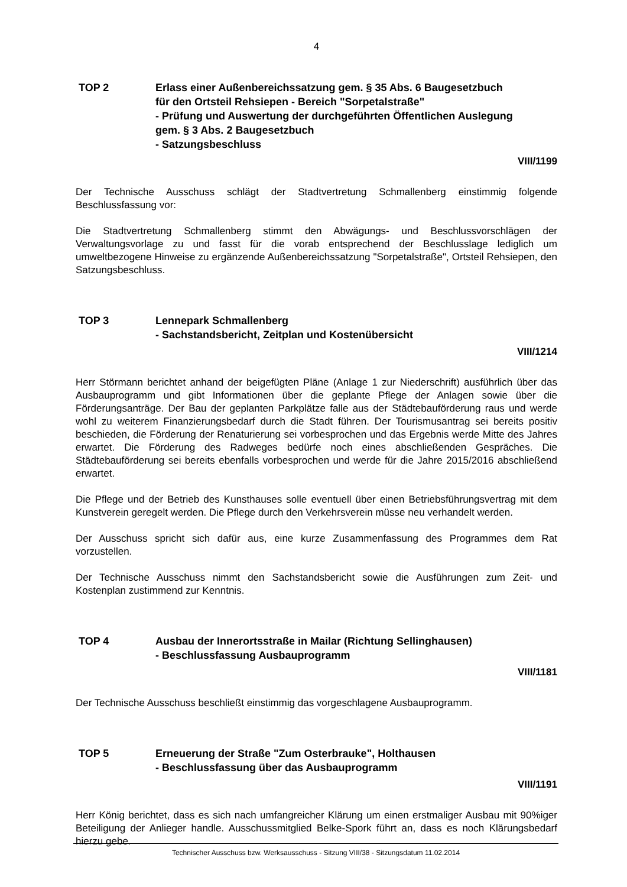4
TOP 2 Erlass einer Außenbereichssatzung gem. § 35 Abs. 6 Baugesetzbuch
für den Ortsteil Rehsiepen - Bereich "Sorpetalstraße"
- Prüfung und Auswertung der durchgeführten Öffentlichen Auslegung
gem. § 3 Abs. 2 Baugesetzbuch
- Satzungsbeschluss
VIII/1199
Der Technische Ausschuss schlägt der Stadtvertretung Schmallenberg einstimmig folgende Beschlussfassung vor:
Die Stadtvertretung Schmallenberg stimmt den Abwägungs- und Beschlussvorschlägen der Verwaltungsvorlage zu und fasst für die vorab entsprechend der Beschlusslage lediglich um umweltbezogene Hinweise zu ergänzende Außenbereichssatzung "Sorpetalstraße", Ortsteil Rehsiepen, den Satzungsbeschluss.
TOP 3 Lennepark Schmallenberg
- Sachstandsbericht, Zeitplan und Kostenübersicht
VIII/1214
Herr Störmann berichtet anhand der beigefügten Pläne (Anlage 1 zur Niederschrift) ausführlich über das Ausbauprogramm und gibt Informationen über die geplante Pflege der Anlagen sowie über die Förderungsanträge. Der Bau der geplanten Parkplätze falle aus der Städtebauförderung raus und werde wohl zu weiterem Finanzierungsbedarf durch die Stadt führen. Der Tourismusantrag sei bereits positiv beschieden, die Förderung der Renaturierung sei vorbesprochen und das Ergebnis werde Mitte des Jahres erwartet. Die Förderung des Radweges bedürfe noch eines abschließenden Gespräches. Die Städtebauförderung sei bereits ebenfalls vorbesprochen und werde für die Jahre 2015/2016 abschließend erwartet.
Die Pflege und der Betrieb des Kunsthauses solle eventuell über einen Betriebsführungsvertrag mit dem Kunstverein geregelt werden. Die Pflege durch den Verkehrsverein müsse neu verhandelt werden.
Der Ausschuss spricht sich dafür aus, eine kurze Zusammenfassung des Programmes dem Rat vorzustellen.
Der Technische Ausschuss nimmt den Sachstandsbericht sowie die Ausführungen zum Zeit- und Kostenplan zustimmend zur Kenntnis.
TOP 4 Ausbau der Innerortsstraße in Mailar (Richtung Sellinghausen)
- Beschlussfassung Ausbauprogramm
VIII/1181
Der Technische Ausschuss beschließt einstimmig das vorgeschlagene Ausbauprogramm.
TOP 5 Erneuerung der Straße "Zum Osterbrauke", Holthausen
- Beschlussfassung über das Ausbauprogramm
VIII/1191
Herr König berichtet, dass es sich nach umfangreicher Klärung um einen erstmaliger Ausbau mit 90%iger Beteiligung der Anlieger handle. Ausschussmitglied Belke-Spork führt an, dass es noch Klärungsbedarf hierzu gebe.
Technischer Ausschuss bzw. Werksausschuss - Sitzung VIII/38 - Sitzungsdatum 11.02.2014